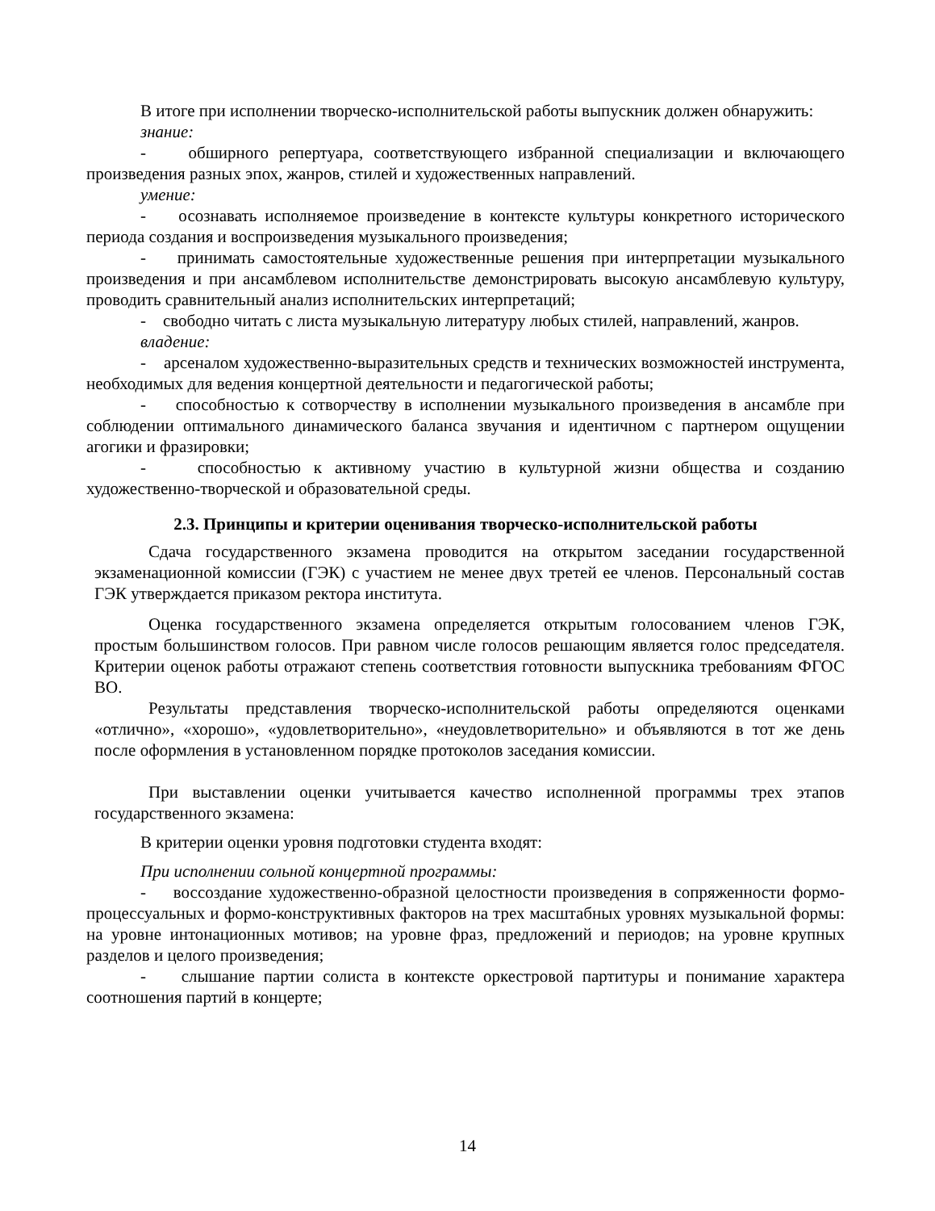В итоге при исполнении творческо-исполнительской работы выпускник должен обнаружить:
знание:
- обширного репертуара, соответствующего избранной специализации и включающего произведения разных эпох, жанров, стилей и художественных направлений.
умение:
- осознавать исполняемое произведение в контексте культуры конкретного исторического периода создания и воспроизведения музыкального произведения;
- принимать самостоятельные художественные решения при интерпретации музыкального произведения и при ансамблевом исполнительстве демонстрировать высокую ансамблевую культуру, проводить сравнительный анализ исполнительских интерпретаций;
- свободно читать с листа музыкальную литературу любых стилей, направлений, жанров.
владение:
- арсеналом художественно-выразительных средств и технических возможностей инструмента, необходимых для ведения концертной деятельности и педагогической работы;
- способностью к сотворчеству в исполнении музыкального произведения в ансамбле при соблюдении оптимального динамического баланса звучания и идентичном с партнером ощущении агогики и фразировки;
- способностью к активному участию в культурной жизни общества и созданию художественно-творческой и образовательной среды.
2.3. Принципы и критерии оценивания творческо-исполнительской работы
Сдача государственного экзамена проводится на открытом заседании государственной экзаменационной комиссии (ГЭК) с участием не менее двух третей ее членов. Персональный состав ГЭК утверждается приказом ректора института.
Оценка государственного экзамена определяется открытым голосованием членов ГЭК, простым большинством голосов. При равном числе голосов решающим является голос председателя. Критерии оценок работы отражают степень соответствия готовности выпускника требованиям ФГОС ВО.
Результаты представления творческо-исполнительской работы определяются оценками «отлично», «хорошо», «удовлетворительно», «неудовлетворительно» и объявляются в тот же день после оформления в установленном порядке протоколов заседания комиссии.
При выставлении оценки учитывается качество исполненной программы трех этапов государственного экзамена:
В критерии оценки уровня подготовки студента входят:
При исполнении сольной концертной программы:
- воссоздание художественно-образной целостности произведения в сопряженности формо-процессуальных и формо-конструктивных факторов на трех масштабных уровнях музыкальной формы: на уровне интонационных мотивов; на уровне фраз, предложений и периодов; на уровне крупных разделов и целого произведения;
- слышание партии солиста в контексте оркестровой партитуры и понимание характера соотношения партий в концерте;
14